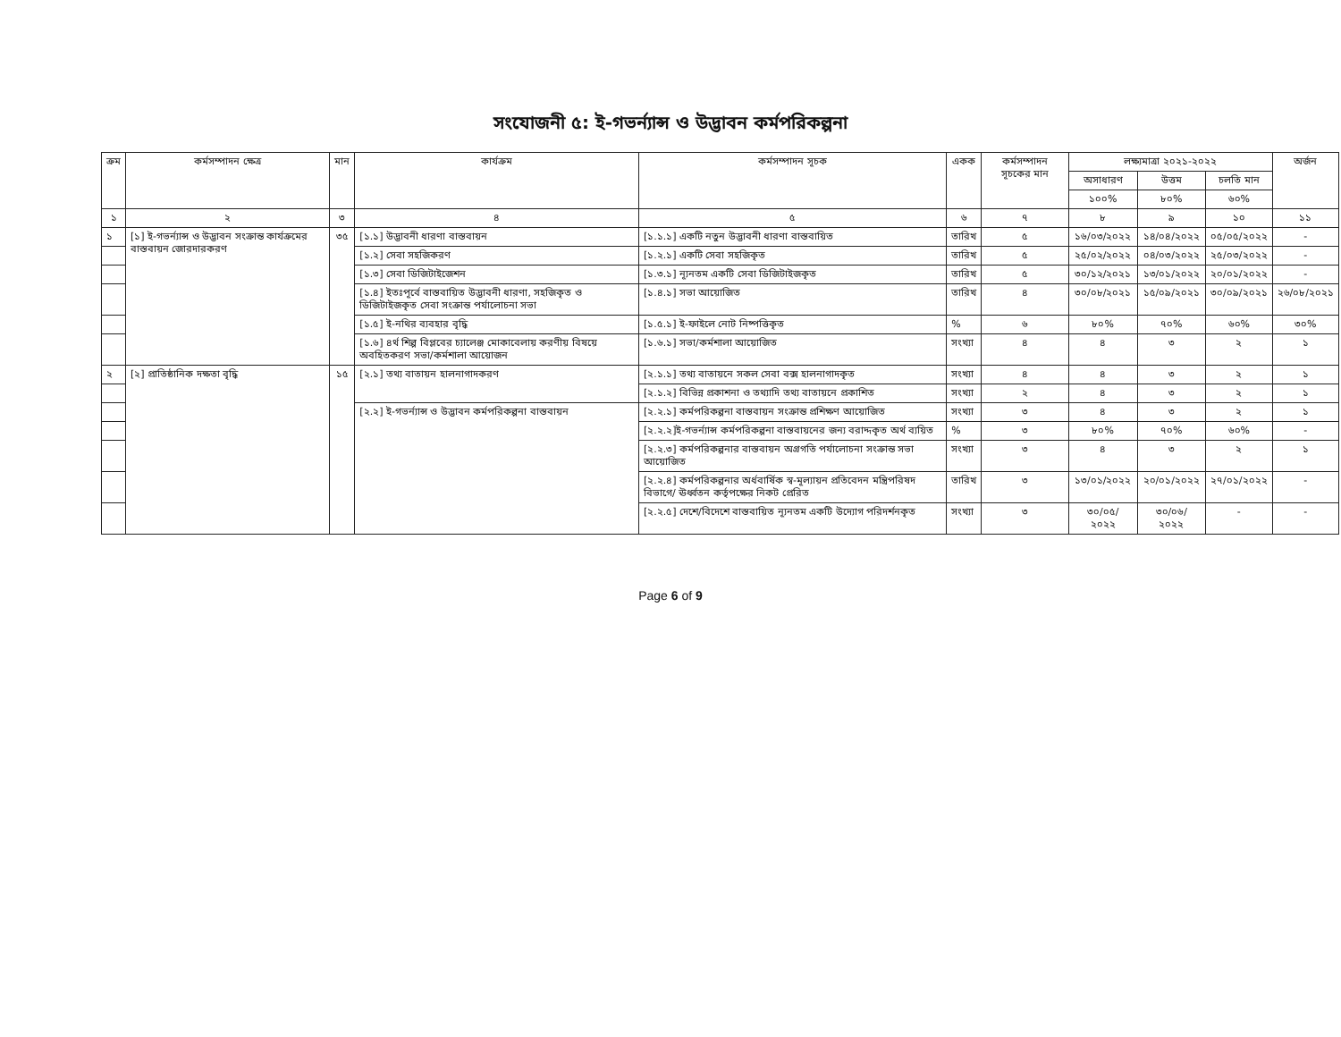সংযোজনী ৫: ই-গভর্ন্যান্স ও উদ্ভাবন কর্মপরিকল্পনা
| ক্রম | কর্মসম্পাদন ক্ষেত্র | মান | কার্যক্রম | কর্মসম্পাদন সূচক | একক | কর্মসম্পাদন সূচকের মান | লক্ষ্যমাত্রা ২০২১-২০২২ | | | অর্জন |
| --- | --- | --- | --- | --- | --- | --- | --- | --- | --- | --- |
| | | | | | | | অসাধারণ | উত্তম | চলতি মান | |
| | | | | | | | ১০০% | ৮০% | ৬০% | |
| ১ | ২ | ৩ | ৪ | ৫ | ৬ | ৭ | ৮ | ৯ | ১০ | ১১ |
| ১ | [১] ই-গভর্ন্যান্স ও উদ্ভাবন সংক্রান্ত কার্যক্রমের বাস্তবায়ন জোরদারকরণ | ৩৫ | [১.১] উদ্ভাবনী ধারণা বাস্তবায়ন | [১.১.১] একটি নতুন উদ্ভাবনী ধারণা বাস্তবায়িত | তারিখ | ৫ | ১৬/০৩/২০২২ | ১৪/০৪/২০২২ | ০৫/০৫/২০২২ | - |
| | | | [১.২] সেবা সহজিকরণ | [১.২.১] একটি সেবা সহজিকৃত | তারিখ | ৫ | ২৫/০২/২০২২ | ০৪/০৩/২০২২ | ২৫/০৩/২০২২ | - |
| | | | [১.৩] সেবা ডিজিটাইজেশন | [১.৩.১] ন্যূনতম একটি সেবা ডিজিটাইজকৃত | তারিখ | ৫ | ৩০/১২/২০২১ | ১৩/০১/২০২২ | ২০/০১/২০২২ | - |
| | | | [১.৪] ইতঃপূর্বে বাস্তবায়িত উদ্ভাবনী ধারণা, সহজিকৃত ও ডিজিটাইজকৃত সেবা সংক্রান্ত পর্যালোচনা সভা | [১.৪.১] সভা আয়োজিত | তারিখ | ৪ | ৩০/০৮/২০২১ | ১৫/০৯/২০২১ | ৩০/০৯/২০২১ | ২৬/০৮/২০২১ |
| | | | [১.৫] ই-নথির ব্যবহার বৃদ্ধি | [১.৫.১] ই-ফাইলে নোট নিষ্পত্তিকৃত | % | ৬ | ৮০% | ৭০% | ৬০% | ৩০% |
| | | | [১.৬] ৪র্থ শিল্প বিপ্লবের চ্যালেঞ্জ মোকাবেলায় করণীয় বিষয়ে অবহিতকরণ সভা/কর্মশালা আয়োজন | [১.৬.১] সভা/কর্মশালা আয়োজিত | সংখ্যা | ৪ | ৪ | ৩ | ২ | ১ |
| ২ | [২] প্রাতিষ্ঠানিক দক্ষতা বৃদ্ধি | ১৫ | [২.১] তথ্য বাতায়ন হালনাগাদকরণ | [২.১.১] তথ্য বাতায়নে সকল সেবা বক্স হালনাগাদকৃত | সংখ্যা | ৪ | ৪ | ৩ | ২ | ১ |
| | | | | [২.১.২] বিভিন্ন প্রকাশনা ও তথ্যাদি তথ্য বাতায়নে প্রকাশিত | সংখ্যা | ২ | ৪ | ৩ | ২ | ১ |
| | | | [২.২] ই-গভর্ন্যান্স ও উদ্ভাবন কর্মপরিকল্পনা বাস্তবায়ন | [২.২.১] কর্মপরিকল্পনা বাস্তবায়ন সংক্রান্ত প্রশিক্ষণ আয়োজিত | সংখ্যা | ৩ | ৪ | ৩ | ২ | ১ |
| | | | | [২.২.২]ই-গভর্ন্যান্স কর্মপরিকল্পনা বাস্তবায়নের জন্য বরাদ্দকৃত অর্থ ব্যয়িত | % | ৩ | ৮০% | ৭০% | ৬০% | - |
| | | | | [২.২.৩] কর্মপরিকল্পনার বাস্তবায়ন অগ্রগতি পর্যালোচনা সংক্রান্ত সভা আয়োজিত | সংখ্যা | ৩ | ৪ | ৩ | ২ | ১ |
| | | | | [২.২.৪] কর্মপরিকল্পনার অর্ধবার্ষিক স্ব-মূল্যায়ন প্রতিবেদন মন্ত্রিপরিষদ বিভাগে/ ঊর্ধ্বতন কর্তৃপক্ষের নিকট প্রেরিত | তারিখ | ৩ | ১৩/০১/২০২২ | ২০/০১/২০২২ | ২৭/০১/২০২২ | - |
| | | | | [২.২.৫] দেশে/বিদেশে বাস্তবায়িত ন্যূনতম একটি উদ্যোগ পরিদর্শনকৃত | সংখ্যা | ৩ | ৩০/০৫/ ২০২২ | ৩০/০৬/ ২০২২ | - | - |
Page 6 of 9